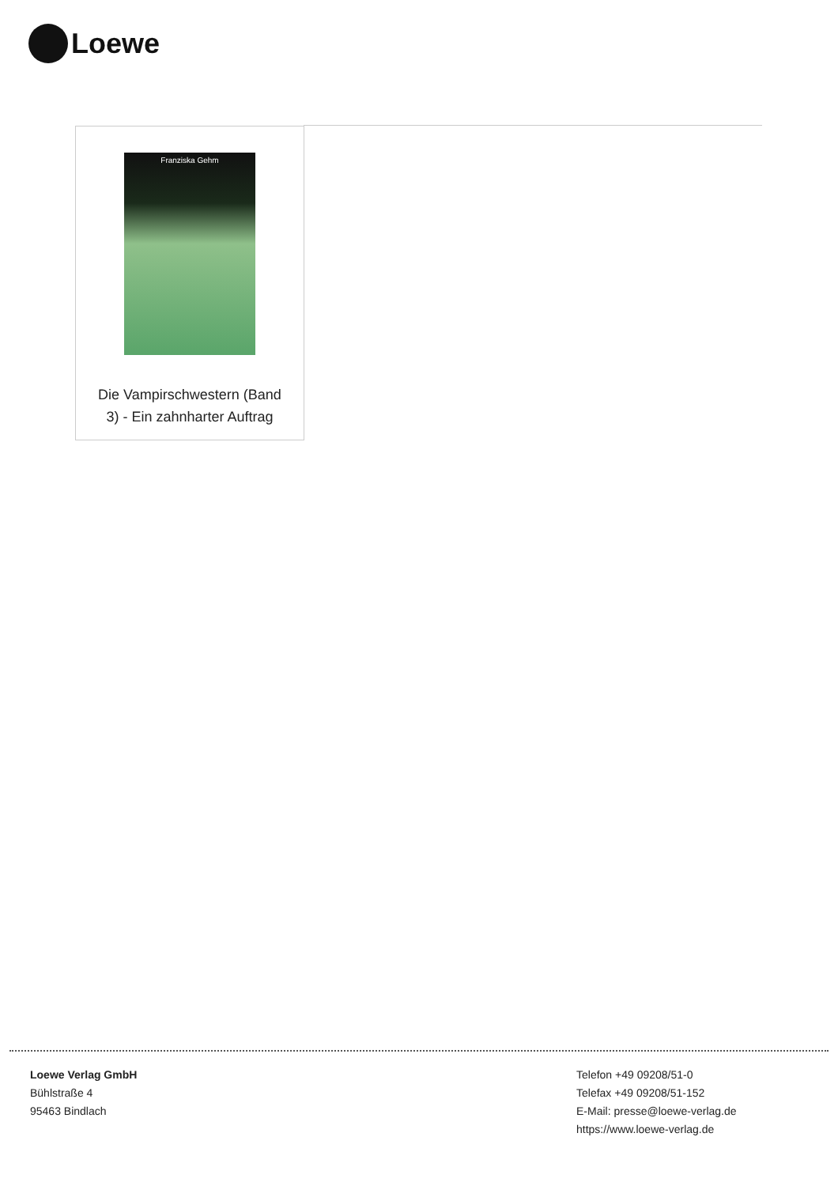Loewe
Franziska Gehm
Die Vampirschwestern (Band 3) - Ein zahnharter Auftrag
Loewe Verlag GmbH
Bühlstraße 4
95463 Bindlach
Telefon +49 09208/51-0
Telefax +49 09208/51-152
E-Mail: presse@loewe-verlag.de
https://www.loewe-verlag.de